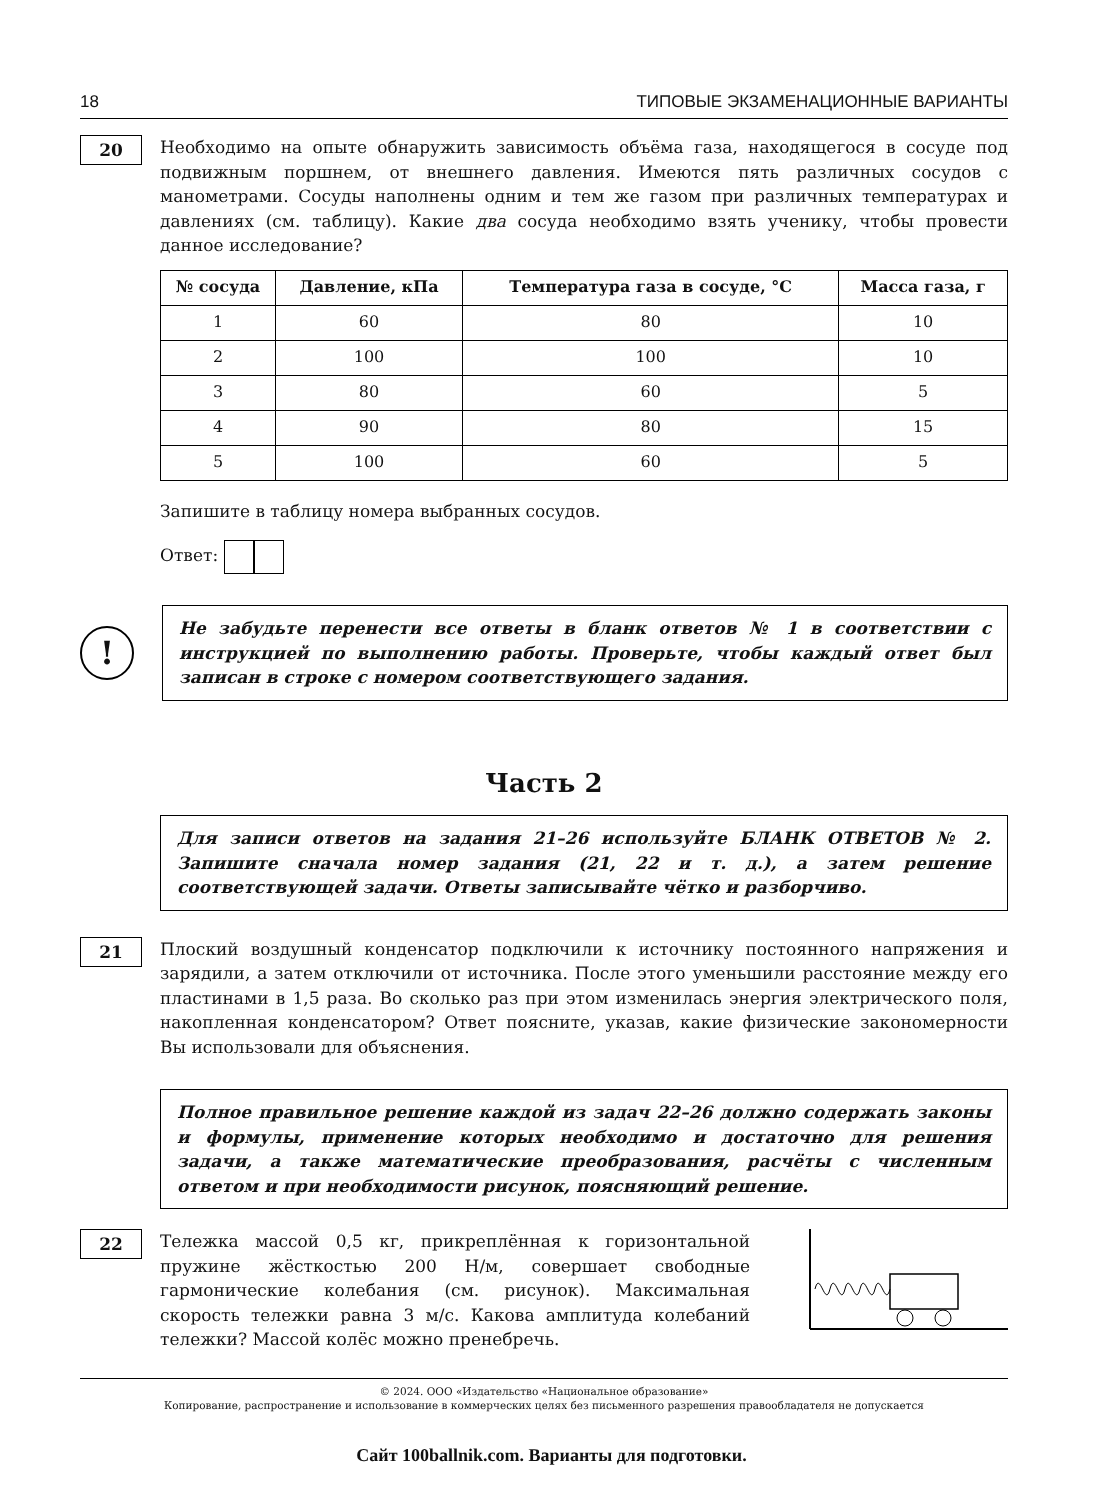18 ТИПОВЫЕ ЭКЗАМЕНАЦИОННЫЕ ВАРИАНТЫ
20
Необходимо на опыте обнаружить зависимость объёма газа, находящегося в сосуде под подвижным поршнем, от внешнего давления. Имеются пять различных сосудов с манометрами. Сосуды наполнены одним и тем же газом при различных температурах и давлениях (см. таблицу). Какие два сосуда необходимо взять ученику, чтобы провести данное исследование?
| № сосуда | Давление, кПа | Температура газа в сосуде, °С | Масса газа, г |
| --- | --- | --- | --- |
| 1 | 60 | 80 | 10 |
| 2 | 100 | 100 | 10 |
| 3 | 80 | 60 | 5 |
| 4 | 90 | 80 | 15 |
| 5 | 100 | 60 | 5 |
Запишите в таблицу номера выбранных сосудов.
Ответ:
!
Не забудьте перенести все ответы в бланк ответов № 1 в соответствии с инструкцией по выполнению работы. Проверьте, чтобы каждый ответ был записан в строке с номером соответствующего задания.
Часть 2
Для записи ответов на задания 21–26 используйте БЛАНК ОТВЕТОВ № 2. Запишите сначала номер задания (21, 22 и т. д.), а затем решение соответствующей задачи. Ответы записывайте чётко и разборчиво.
21
Плоский воздушный конденсатор подключили к источнику постоянного напряжения и зарядили, а затем отключили от источника. После этого уменьшили расстояние между его пластинами в 1,5 раза. Во сколько раз при этом изменилась энергия электрического поля, накопленная конденсатором? Ответ поясните, указав, какие физические закономерности Вы использовали для объяснения.
Полное правильное решение каждой из задач 22–26 должно содержать законы и формулы, применение которых необходимо и достаточно для решения задачи, а также математические преобразования, расчёты с численным ответом и при необходимости рисунок, поясняющий решение.
22
Тележка массой 0,5 кг, прикреплённая к горизонтальной пружине жёсткостью 200 Н/м, совершает свободные гармонические колебания (см. рисунок). Максимальная скорость тележки равна 3 м/с. Какова амплитуда колебаний тележки? Массой колёс можно пренебречь.
© 2024. ООО «Издательство «Национальное образование»
Копирование, распространение и использование в коммерческих целях без письменного разрешения правообладателя не допускается
Сайт 100ballnik.com. Варианты для подготовки.